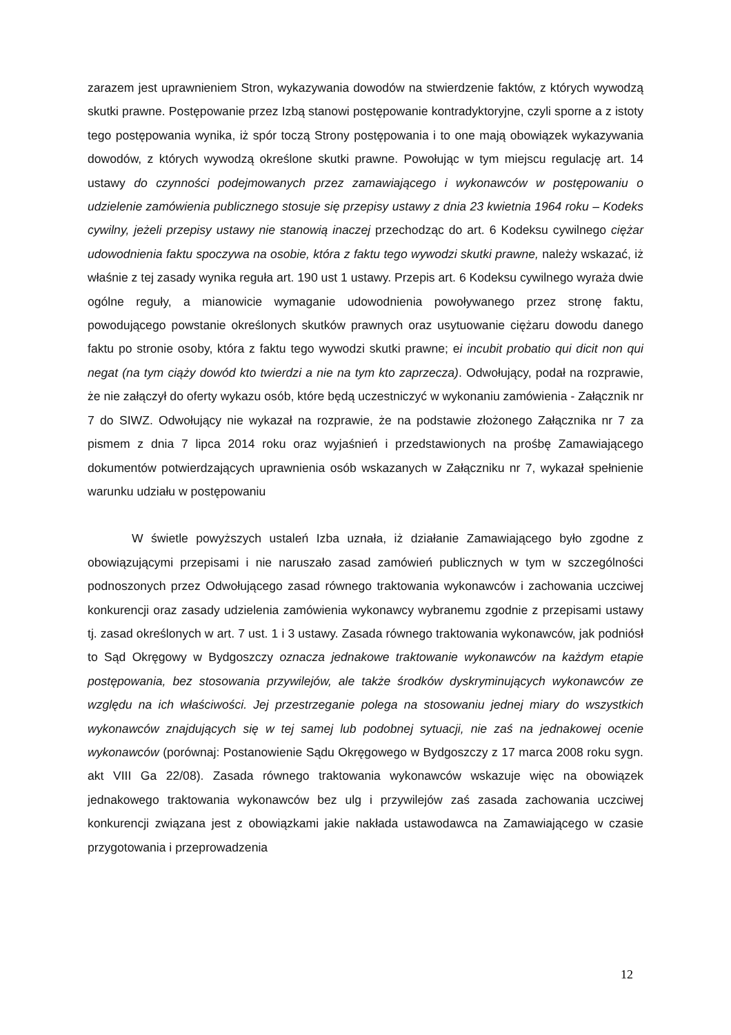zarazem jest uprawnieniem Stron, wykazywania dowodów na stwierdzenie faktów, z których wywodzą skutki prawne. Postępowanie przez Izbą stanowi postępowanie kontradyktoryjne, czyli sporne a z istoty tego postępowania wynika, iż spór toczą Strony postępowania i to one mają obowiązek wykazywania dowodów, z których wywodzą określone skutki prawne. Powołując w tym miejscu regulację art. 14 ustawy do czynności podejmowanych przez zamawiającego i wykonawców w postępowaniu o udzielenie zamówienia publicznego stosuje się przepisy ustawy z dnia 23 kwietnia 1964 roku – Kodeks cywilny, jeżeli przepisy ustawy nie stanowią inaczej przechodząc do art. 6 Kodeksu cywilnego ciężar udowodnienia faktu spoczywa na osobie, która z faktu tego wywodzi skutki prawne, należy wskazać, iż właśnie z tej zasady wynika reguła art. 190 ust 1 ustawy. Przepis art. 6 Kodeksu cywilnego wyraża dwie ogólne reguły, a mianowicie wymaganie udowodnienia powoływanego przez stronę faktu, powodującego powstanie określonych skutków prawnych oraz usytuowanie ciężaru dowodu danego faktu po stronie osoby, która z faktu tego wywodzi skutki prawne; ei incubit probatio qui dicit non qui negat (na tym ciąży dowód kto twierdzi a nie na tym kto zaprzecza). Odwołujący, podał na rozprawie, że nie załączył do oferty wykazu osób, które będą uczestniczyć w wykonaniu zamówienia - Załącznik nr 7 do SIWZ. Odwołujący nie wykazał na rozprawie, że na podstawie złożonego Załącznika nr 7 za pismem z dnia 7 lipca 2014 roku oraz wyjaśnień i przedstawionych na prośbę Zamawiającego dokumentów potwierdzających uprawnienia osób wskazanych w Załączniku nr 7, wykazał spełnienie warunku udziału w postępowaniu
W świetle powyższych ustaleń Izba uznała, iż działanie Zamawiającego było zgodne z obowiązującymi przepisami i nie naruszało zasad zamówień publicznych w tym w szczególności podnoszonych przez Odwołującego zasad równego traktowania wykonawców i zachowania uczciwej konkurencji oraz zasady udzielenia zamówienia wykonawcy wybranemu zgodnie z przepisami ustawy tj. zasad określonych w art. 7 ust. 1 i 3 ustawy. Zasada równego traktowania wykonawców, jak podniósł to Sąd Okręgowy w Bydgoszczy oznacza jednakowe traktowanie wykonawców na każdym etapie postępowania, bez stosowania przywilejów, ale także środków dyskryminujących wykonawców ze względu na ich właściwości. Jej przestrzeganie polega na stosowaniu jednej miary do wszystkich wykonawców znajdujących się w tej samej lub podobnej sytuacji, nie zaś na jednakowej ocenie wykonawców (porównaj: Postanowienie Sądu Okręgowego w Bydgoszczy z 17 marca 2008 roku sygn. akt VIII Ga 22/08). Zasada równego traktowania wykonawców wskazuje więc na obowiązek jednakowego traktowania wykonawców bez ulg i przywilejów zaś zasada zachowania uczciwej konkurencji związana jest z obowiązkami jakie nakłada ustawodawca na Zamawiającego w czasie przygotowania i przeprowadzenia
12